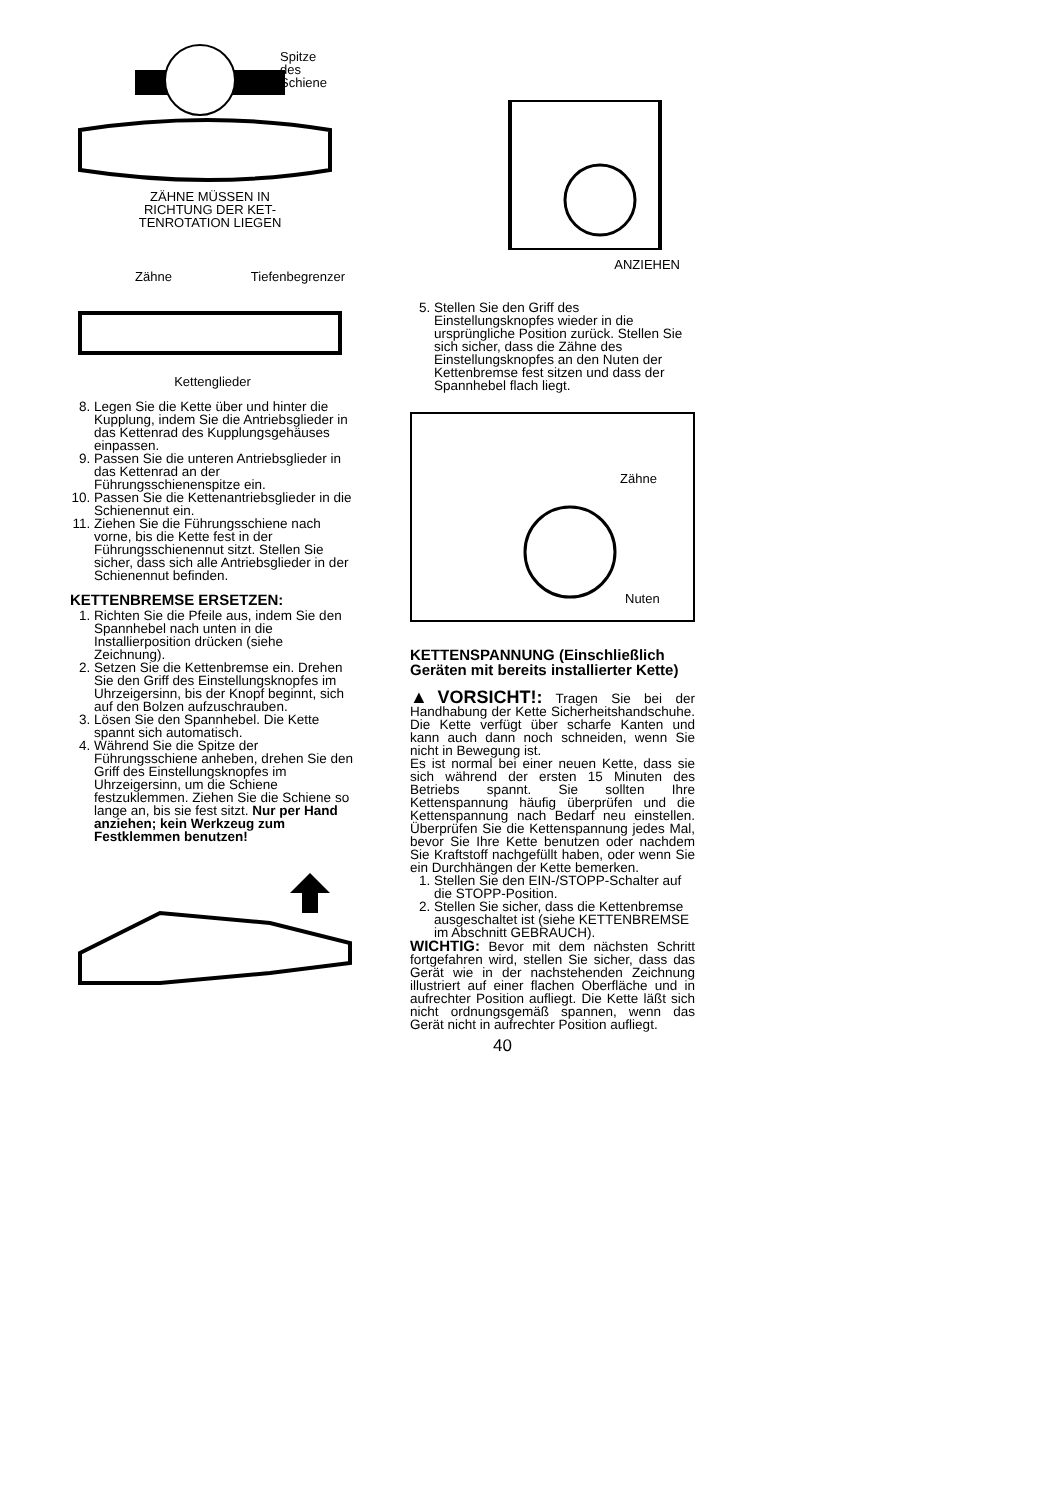Spitze
des
Schiene
ZÄHNE MÜSSEN IN
RICHTUNG DER KET-
TENROTATION LIEGEN
Zähne Tiefenbegrenzer
Kettenglieder
8. Legen Sie die Kette über und hinter die Kupplung, indem Sie die Antriebsglieder in das Kettenrad des Kupplungsgehäuses einpassen.
9. Passen Sie die unteren Antriebsglieder in das Kettenrad an der Führungsschienenspitze ein.
10. Passen Sie die Kettenantriebsglieder in die Schienennut ein.
11. Ziehen Sie die Führungsschiene nach vorne, bis die Kette fest in der Führungsschienennut sitzt. Stellen Sie sicher, dass sich alle Antriebsglieder in der Schienennut befinden.
KETTENBREMSE ERSETZEN:
1. Richten Sie die Pfeile aus, indem Sie den Spannhebel nach unten in die Installierposition drücken (siehe Zeichnung).
2. Setzen Sie die Kettenbremse ein. Drehen Sie den Griff des Einstellungsknopfes im Uhrzeigersinn, bis der Knopf beginnt, sich auf den Bolzen aufzuschrauben.
3. Lösen Sie den Spannhebel. Die Kette spannt sich automatisch.
4. Während Sie die Spitze der Führungsschiene anheben, drehen Sie den Griff des Einstellungsknopfes im Uhrzeigersinn, um die Schiene festzuklemmen. Ziehen Sie die Schiene so lange an, bis sie fest sitzt. Nur per Hand anziehen; kein Werkzeug zum Festklemmen benutzen!
ANZIEHEN
5. Stellen Sie den Griff des Einstellungsknopfes wieder in die ursprüngliche Position zurück. Stellen Sie sich sicher, dass die Zähne des Einstellungsknopfes an den Nuten der Kettenbremse fest sitzen und dass der Spannhebel flach liegt.
Zähne
Nuten
KETTENSPANNUNG (Einschließlich Geräten mit bereits installierter Kette)
▲VORSICHT!: Tragen Sie bei der Handhabung der Kette Sicherheitshandschuhe. Die Kette verfügt über scharfe Kanten und kann auch dann noch schneiden, wenn Sie nicht in Bewegung ist.
Es ist normal bei einer neuen Kette, dass sie sich während der ersten 15 Minuten des Betriebs spannt. Sie sollten Ihre Kettenspannung häufig überprüfen und die Kettenspannung nach Bedarf neu einstellen. Überprüfen Sie die Kettenspannung jedes Mal, bevor Sie Ihre Kette benutzen oder nachdem Sie Kraftstoff nachgefüllt haben, oder wenn Sie ein Durchhängen der Kette bemerken.
1. Stellen Sie den EIN-/STOPP-Schalter auf die STOPP-Position.
2. Stellen Sie sicher, dass die Kettenbremse ausgeschaltet ist (siehe KETTENBREMSE im Abschnitt GEBRAUCH).
WICHTIG: Bevor mit dem nächsten Schritt fortgefahren wird, stellen Sie sicher, dass das Gerät wie in der nachstehenden Zeichnung illustriert auf einer flachen Oberfläche und in aufrechter Position aufliegt. Die Kette läßt sich nicht ordnungsgemäß spannen, wenn das Gerät nicht in aufrechter Position aufliegt.
40